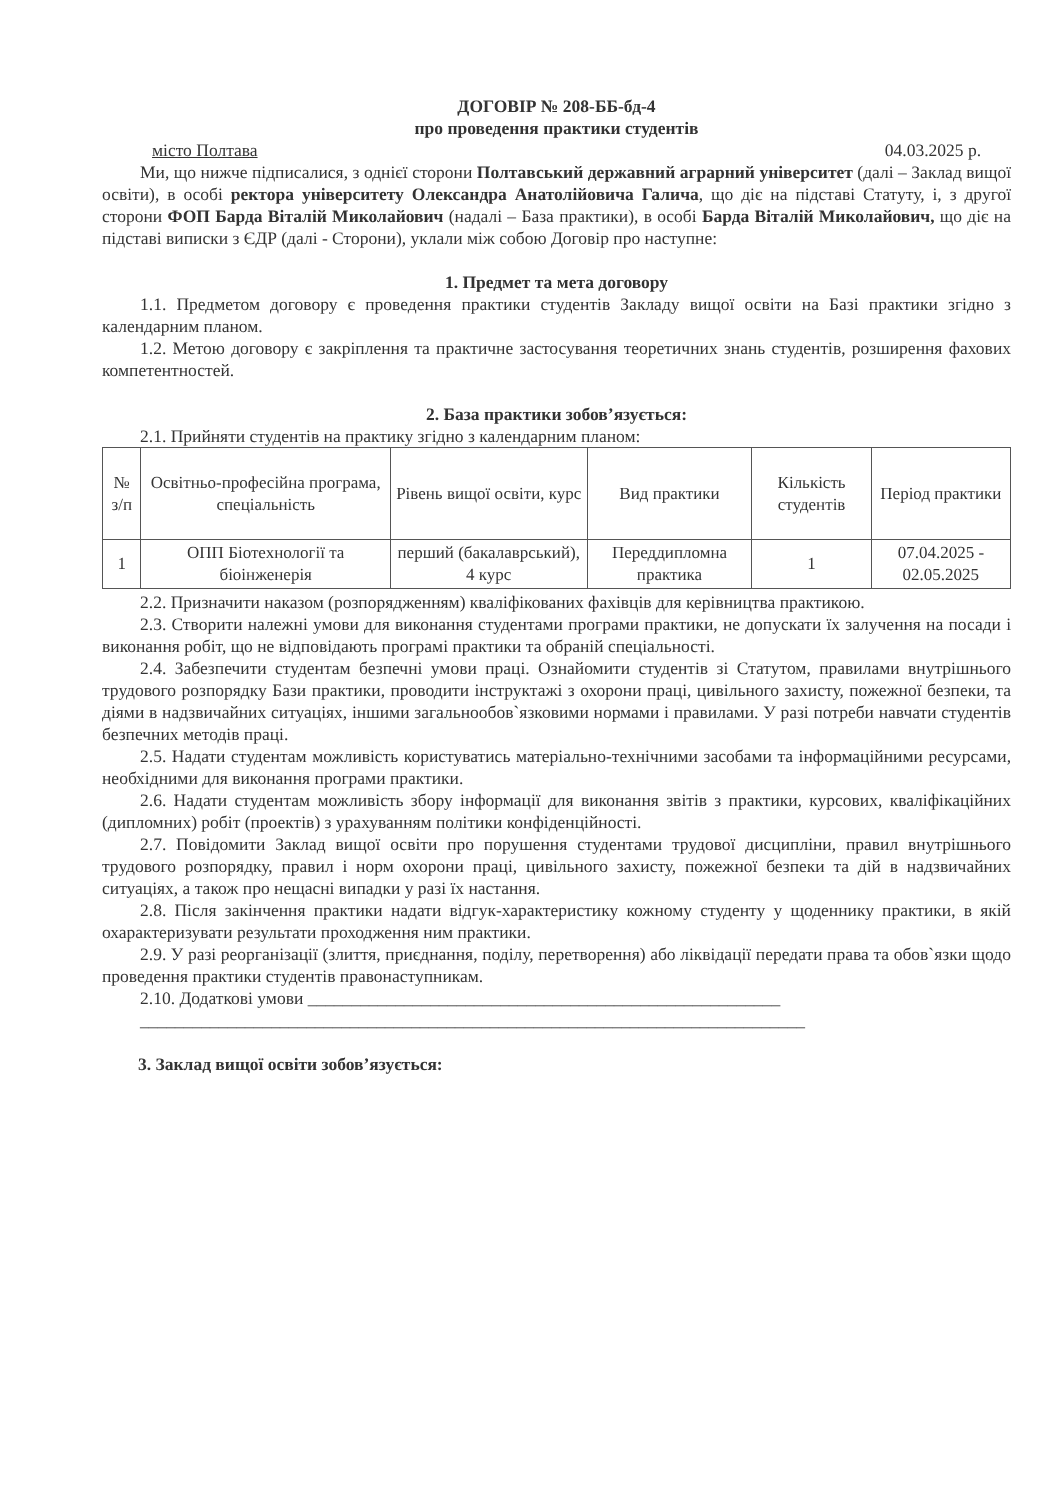ДОГОВІР № 208-ББ-бд-4
про проведення практики студентів
місто Полтава 04.03.2025 р.
Ми, що нижче підписалися, з однієї сторони Полтавський державний аграрний університет (далі – Заклад вищої освіти), в особі ректора університету Олександра Анатолійовича Галича, що діє на підставі Статуту, і, з другої сторони ФОП Барда Віталій Миколайович (надалі – База практики), в особі Барда Віталій Миколайович, що діє на підставі виписки з ЄДР (далі - Сторони), уклали між собою Договір про наступне:
1. Предмет та мета договору
1.1. Предметом договору є проведення практики студентів Закладу вищої освіти на Базі практики згідно з календарним планом.
1.2. Метою договору є закріплення та практичне застосування теоретичних знань студентів, розширення фахових компетентностей.
2. База практики зобов’язується:
2.1. Прийняти студентів на практику згідно з календарним планом:
| № з/п | Освітньо-професійна програма, спеціальність | Рівень вищої освіти, курс | Вид практики | Кількість студентів | Період практики |
| 1 | ОПП Біотехнології та біоінженерія | перший (бакалаврський), 4 курс | Переддипломна практика | 1 | 07.04.2025 - 02.05.2025 |
2.2. Призначити наказом (розпорядженням) кваліфікованих фахівців для керівництва практикою.
2.3. Створити належні умови для виконання студентами програми практики, не допускати їх залучення на посади і виконання робіт, що не відповідають програмі практики та обраній спеціальності.
2.4. Забезпечити студентам безпечні умови праці. Ознайомити студентів зі Статутом, правилами внутрішнього трудового розпорядку Бази практики, проводити інструктажі з охорони праці, цивільного захисту, пожежної безпеки, та діями в надзвичайних ситуаціях, іншими загальнообов`язковими нормами і правилами. У разі потреби навчати студентів безпечних методів праці.
2.5. Надати студентам можливість користуватись матеріально-технічними засобами та інформаційними ресурсами, необхідними для виконання програми практики.
2.6. Надати студентам можливість збору інформації для виконання звітів з практики, курсових, кваліфікаційних (дипломних) робіт (проектів) з урахуванням політики конфіденційності.
2.7. Повідомити Заклад вищої освіти про порушення студентами трудової дисципліни, правил внутрішнього трудового розпорядку, правил і норм охорони праці, цивільного захисту, пожежної безпеки та дій в надзвичайних ситуаціях, а також про нещасні випадки у разі їх настання.
2.8. Після закінчення практики надати відгук-характеристику кожному студенту у щоденнику практики, в якій охарактеризувати результати проходження ним практики.
2.9. У разі реорганізації (злиття, приєднання, поділу, перетворення) або ліквідації передати права та обов`язки щодо проведення практики студентів правонаступникам.
2.10. Додаткові умови ______________________________________________________
____________________________________________________________________________
3. Заклад вищої освіти зобов’язується: